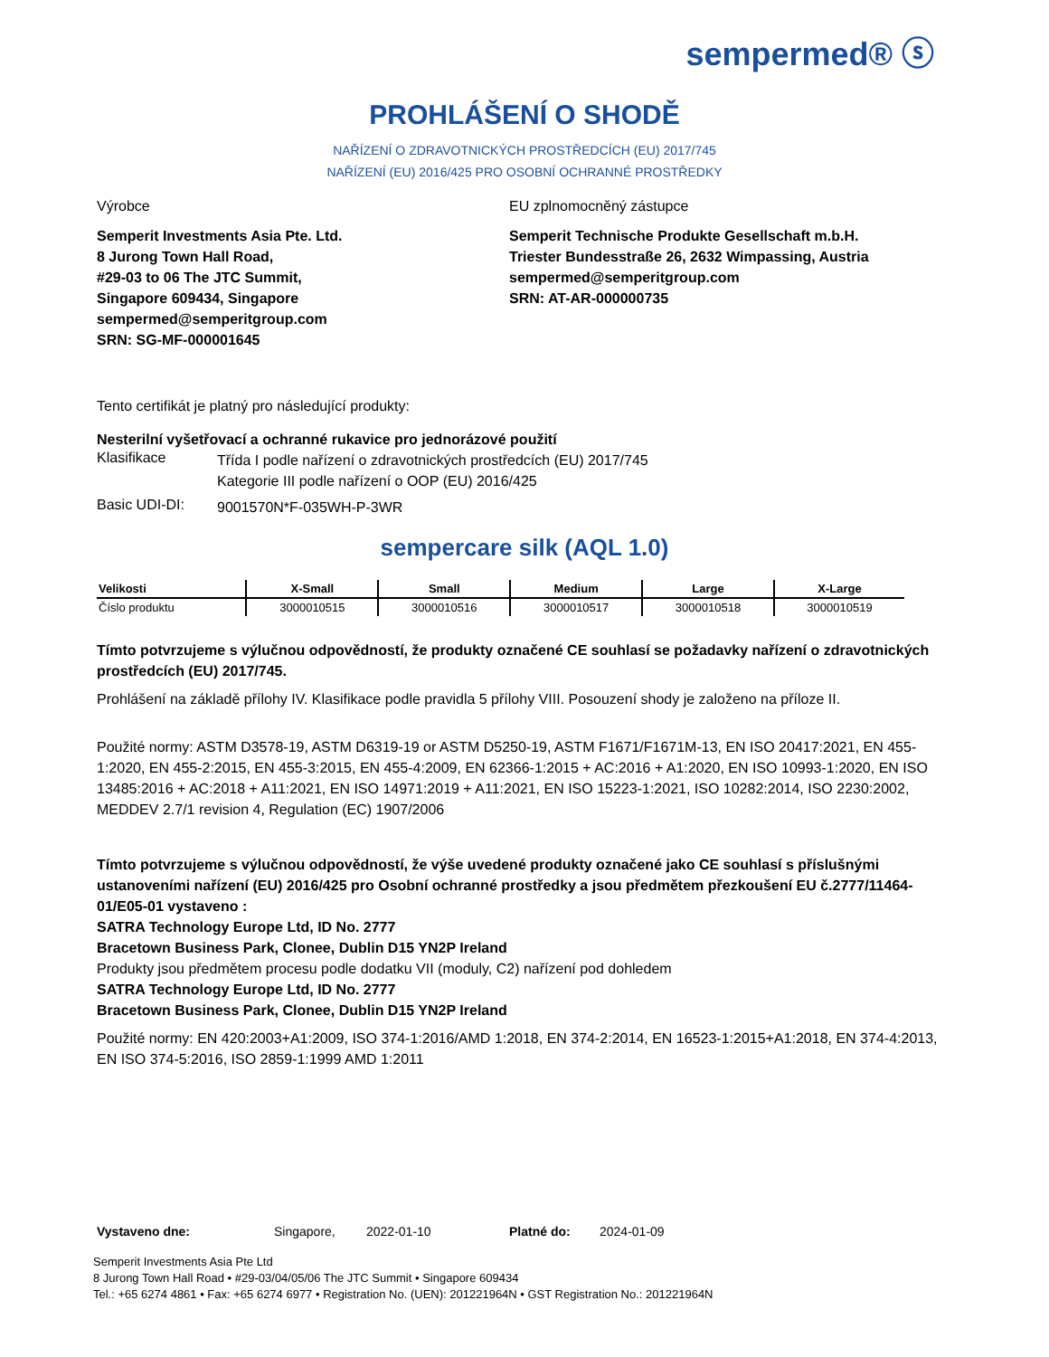sempermed® ⓢ
PROHLÁŠENÍ O SHODĚ
NAŘÍZENÍ O ZDRAVOTNICKÝCH PROSTŘEDCÍCH (EU) 2017/745
NAŘÍZENÍ (EU) 2016/425 PRO OSOBNÍ OCHRANNÉ PROSTŘEDKY
Výrobce
Semperit Investments Asia Pte. Ltd.
8 Jurong Town Hall Road,
#29-03 to 06 The JTC Summit,
Singapore 609434, Singapore
sempermed@semperitgroup.com
SRN: SG-MF-000001645
EU zplnomocněný zástupce
Semperit Technische Produkte Gesellschaft m.b.H.
Triester Bundesstraße 26, 2632 Wimpassing, Austria
sempermed@semperitgroup.com
SRN: AT-AR-000000735
Tento certifikát je platný pro následující produkty:
Nesterilní vyšetřovací a ochranné rukavice pro jednorázové použití
Klasifikace
Třída I podle nařízení o zdravotnických prostředcích (EU) 2017/745
Kategorie III podle nařízení o OOP (EU) 2016/425
Basic UDI-DI:
9001570N*F-035WH-P-3WR
sempercare silk (AQL 1.0)
| Velikosti | X-Small | Small | Medium | Large | X-Large |
| --- | --- | --- | --- | --- | --- |
| Číslo produktu | 3000010515 | 3000010516 | 3000010517 | 3000010518 | 3000010519 |
Tímto potvrzujeme s výlučnou odpovědností, že produkty označené CE souhlasí se požadavky nařízení o zdravotnických prostředcích (EU) 2017/745.
Prohlášení na základě přílohy IV. Klasifikace podle pravidla 5 přílohy VIII. Posouzení shody je založeno na příloze II.
Použité normy: ASTM D3578-19, ASTM D6319-19 or ASTM D5250-19, ASTM F1671/F1671M-13, EN ISO 20417:2021, EN 455-1:2020, EN 455-2:2015, EN 455-3:2015, EN 455-4:2009, EN 62366-1:2015 + AC:2016 + A1:2020, EN ISO 10993-1:2020, EN ISO 13485:2016 + AC:2018 + A11:2021, EN ISO 14971:2019 + A11:2021, EN ISO 15223-1:2021, ISO 10282:2014, ISO 2230:2002, MEDDEV 2.7/1 revision 4, Regulation (EC) 1907/2006
Tímto potvrzujeme s výlučnou odpovědností, že výše uvedené produkty označené jako CE souhlasí s příslušnými ustanoveními nařízení (EU) 2016/425 pro Osobní ochranné prostředky a jsou předmětem přezkoušení EU č.2777/11464-01/E05-01 vystaveno :
SATRA Technology Europe Ltd, ID No. 2777
Bracetown Business Park, Clonee, Dublin D15 YN2P Ireland
Produkty jsou předmětem procesu podle dodatku VII (moduly, C2) nařízení pod dohledem
SATRA Technology Europe Ltd, ID No. 2777
Bracetown Business Park, Clonee, Dublin D15 YN2P Ireland
Použité normy: EN 420:2003+A1:2009, ISO 374-1:2016/AMD 1:2018, EN 374-2:2014, EN 16523-1:2015+A1:2018, EN 374-4:2013, EN ISO 374-5:2016, ISO 2859-1:1999 AMD 1:2011
Vystaveno dne: Singapore, 2022-01-10 Platné do: 2024-01-09
Semperit Investments Asia Pte Ltd
8 Jurong Town Hall Road • #29-03/04/05/06 The JTC Summit • Singapore 609434
Tel.: +65 6274 4861 • Fax: +65 6274 6977 • Registration No. (UEN): 201221964N • GST Registration No.: 201221964N